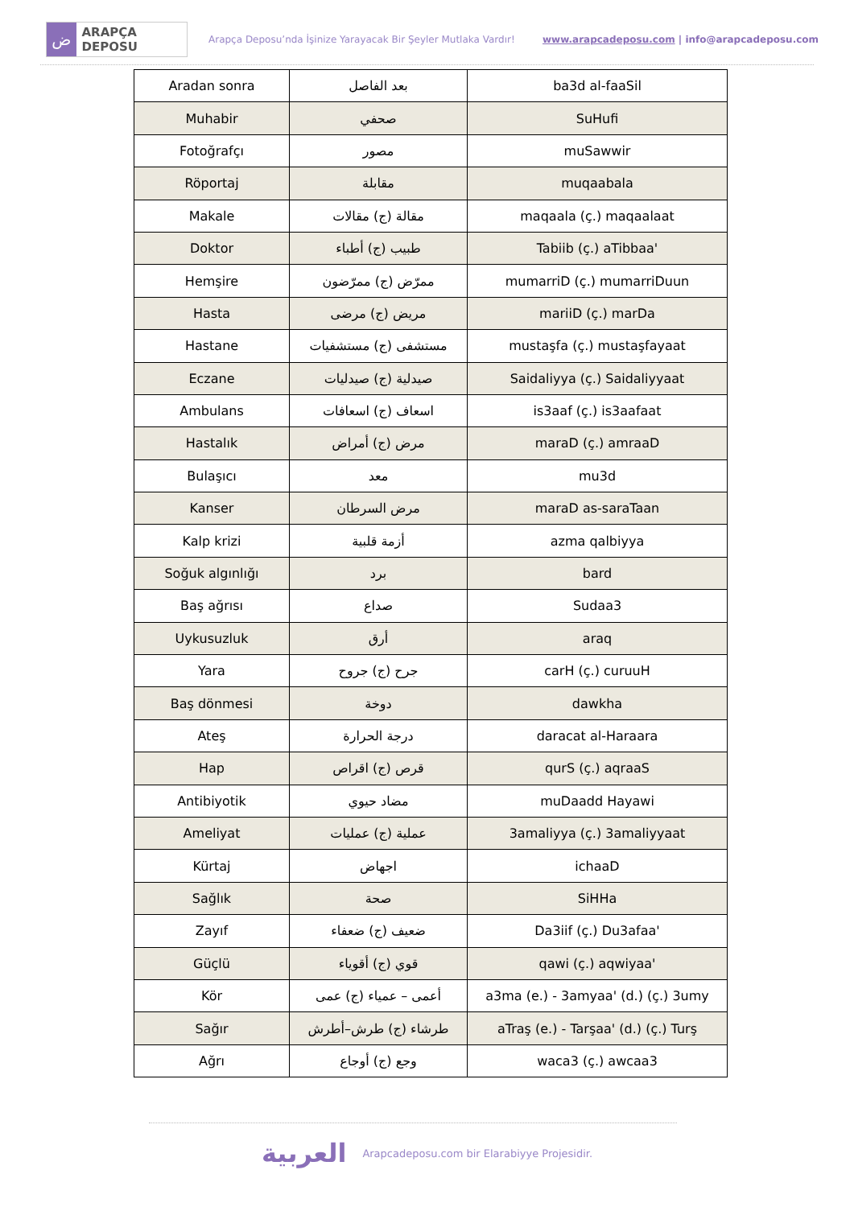ض
ARAPÇA DEPOSU
Arapça Deposu’nda İşinize Yarayacak Bir Şeyler Mutlaka Vardır!
www.arapcadeposu.com | info@arapcadeposu.com
| Aradan sonra | بعد الفاصل | ba3d al-faaSil |
| Muhabir | صحفي | SuHufi |
| Fotoğrafçı | مصور | muSawwir |
| Röportaj | مقابلة | muqaabala |
| Makale | مقالة (ج) مقالات | maqaala (ç.) maqaalaat |
| Doktor | طبيب (ج) أطباء | Tabiib (ç.) aTibbaa' |
| Hemşire | ممرّض (ج) ممرّضون | mumarriD (ç.) mumarriDuun |
| Hasta | مريض (ج) مرضى | mariiD (ç.) marDa |
| Hastane | مستشفى (ج) مستشفيات | mustaşfa (ç.) mustaşfayaat |
| Eczane | صيدلية (ج) صيدليات | Saidaliyya (ç.) Saidaliyyaat |
| Ambulans | اسعاف (ج) اسعافات | is3aaf (ç.) is3aafaat |
| Hastalık | مرض (ج) أمراض | maraD (ç.) amraaD |
| Bulaşıcı | معد | mu3d |
| Kanser | مرض السرطان | maraD as-saraTaan |
| Kalp krizi | أزمة قلبية | azma qalbiyya |
| Soğuk algınlığı | برد | bard |
| Baş ağrısı | صداع | Sudaa3 |
| Uykusuzluk | أرق | araq |
| Yara | جرح (ج) جروح | carH (ç.) curuuH |
| Baş dönmesi | دوخة | dawkha |
| Ateş | درجة الحرارة | daracat al-Haraara |
| Hap | قرص (ج) اقراص | qurS (ç.) aqraaS |
| Antibiyotik | مضاد حيوي | muDaadd Hayawi |
| Ameliyat | عملية (ج) عمليات | 3amaliyya (ç.) 3amaliyyaat |
| Kürtaj | اجهاض | ichaaD |
| Sağlık | صحة | SiHHa |
| Zayıf | ضعيف (ج) ضعفاء | Da3iif (ç.) Du3afaa' |
| Güçlü | قوي (ج) أقوياء | qawi (ç.) aqwiyaa' |
| Kör | أعمى – عمياء (ج) عمى | a3ma (e.) - 3amyaa' (d.) (ç.) 3umy |
| Sağır | طرشاء (ج) طرش–أطرش | aTraş (e.) - Tarşaa' (d.) (ç.) Turş |
| Ağrı | وجع (ج) أوجاع | waca3 (ç.) awcaa3 |
العربية
Arapcadeposu.com bir Elarabiyye Projesidir.